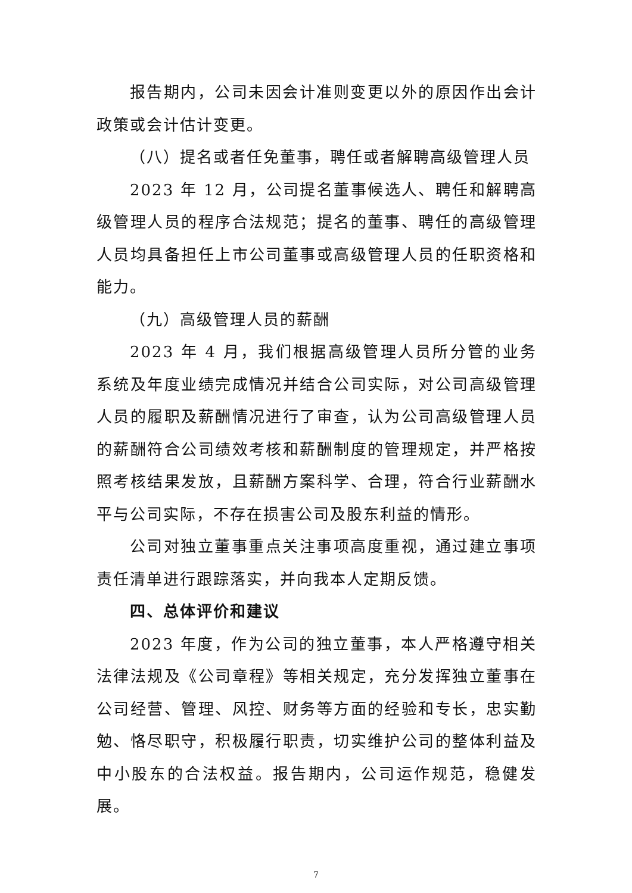报告期内，公司未因会计准则变更以外的原因作出会计政策或会计估计变更。
（八）提名或者任免董事，聘任或者解聘高级管理人员
2023 年 12 月，公司提名董事候选人、聘任和解聘高级管理人员的程序合法规范；提名的董事、聘任的高级管理人员均具备担任上市公司董事或高级管理人员的任职资格和能力。
（九）高级管理人员的薪酬
2023 年 4 月，我们根据高级管理人员所分管的业务系统及年度业绩完成情况并结合公司实际，对公司高级管理人员的履职及薪酬情况进行了审查，认为公司高级管理人员的薪酬符合公司绩效考核和薪酬制度的管理规定，并严格按照考核结果发放，且薪酬方案科学、合理，符合行业薪酬水平与公司实际，不存在损害公司及股东利益的情形。
公司对独立董事重点关注事项高度重视，通过建立事项责任清单进行跟踪落实，并向我本人定期反馈。
四、总体评价和建议
2023 年度，作为公司的独立董事，本人严格遵守相关法律法规及《公司章程》等相关规定，充分发挥独立董事在公司经营、管理、风控、财务等方面的经验和专长，忠实勤勉、恪尽职守，积极履行职责，切实维护公司的整体利益及中小股东的合法权益。报告期内，公司运作规范，稳健发展。
7